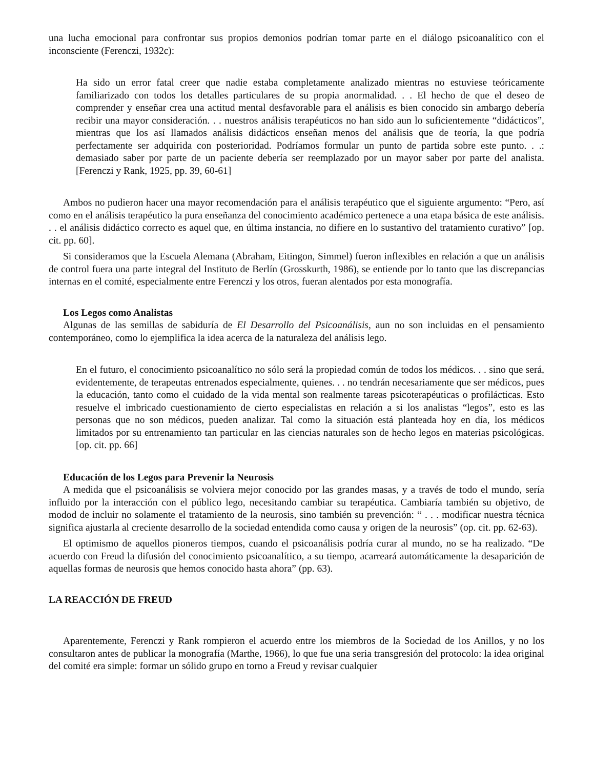una lucha emocional para confrontar sus propios demonios podrían tomar parte en el diálogo psicoanalítico con el inconsciente (Ferenczi, 1932c):
Ha sido un error fatal creer que nadie estaba completamente analizado mientras no estuviese teóricamente familiarizado con todos los detalles particulares de su propia anormalidad. . . El hecho de que el deseo de comprender y enseñar crea una actitud mental desfavorable para el análisis es bien conocido sin ambargo debería recibir una mayor consideración. . . nuestros análisis terapéuticos no han sido aun lo suficientemente “didácticos”, mientras que los así llamados análisis didácticos enseñan menos del análisis que de teoría, la que podría perfectamente ser adquirida con posterioridad. Podríamos formular un punto de partida sobre este punto. . .: demasiado saber por parte de un paciente debería ser reemplazado por un mayor saber por parte del analista. [Ferenczi y Rank, 1925, pp. 39, 60-61]
Ambos no pudieron hacer una mayor recomendación para el análisis terapéutico que el siguiente argumento: “Pero, así como en el análisis terapéutico la pura enseñanza del conocimiento académico pertenece a una etapa básica de este análisis. . . el análisis didáctico correcto es aquel que, en última instancia, no difiere en lo sustantivo del tratamiento curativo” [op. cit. pp. 60].
Si consideramos que la Escuela Alemana (Abraham, Eitingon, Simmel) fueron inflexibles en relación a que un análisis de control fuera una parte integral del Instituto de Berlín (Grosskurth, 1986), se entiende por lo tanto que las discrepancias internas en el comité, especialmente entre Ferenczi y los otros, fueran alentados por esta monografía.
Los Legos como Analistas
Algunas de las semillas de sabiduría de El Desarrollo del Psicoanálisis, aun no son incluidas en el pensamiento contemporáneo, como lo ejemplifica la idea acerca de la naturaleza del análisis lego.
En el futuro, el conocimiento psicoanalítico no sólo será la propiedad común de todos los médicos. . . sino que será, evidentemente, de terapeutas entrenados especialmente, quienes. . . no tendrán necesariamente que ser médicos, pues la educación, tanto como el cuidado de la vida mental son realmente tareas psicoterapéuticas o profilácticas. Esto resuelve el imbricado cuestionamiento de cierto especialistas en relación a si los analistas “legos”, esto es las personas que no son médicos, pueden analizar. Tal como la situación está planteada hoy en día, los médicos limitados por su entrenamiento tan particular en las ciencias naturales son de hecho legos en materias psicológicas. [op. cit. pp. 66]
Educación de los Legos para Prevenir la Neurosis
A medida que el psicoanálisis se volviera mejor conocido por las grandes masas, y a través de todo el mundo, sería influido por la interacción con el público lego, necesitando cambiar su terapéutica. Cambiaría también su objetivo, de modod de incluir no solamente el tratamiento de la neurosis, sino también su prevención: “ . . . modificar nuestra técnica significa ajustarla al creciente desarrollo de la sociedad entendida como causa y origen de la neurosis” (op. cit. pp. 62-63).
El optimismo de aquellos pioneros tiempos, cuando el psicoanálisis podría curar al mundo, no se ha realizado. “De acuerdo con Freud la difusión del conocimiento psicoanalítico, a su tiempo, acarreará automáticamente la desaparición de aquellas formas de neurosis que hemos conocido hasta ahora” (pp. 63).
LA REACCIÓN DE FREUD
Aparentemente, Ferenczi y Rank rompieron el acuerdo entre los miembros de la Sociedad de los Anillos, y no los consultaron antes de publicar la monografía (Marthe, 1966), lo que fue una seria transgresión del protocolo: la idea original del comité era simple: formar un sólido grupo en torno a Freud y revisar cualquier